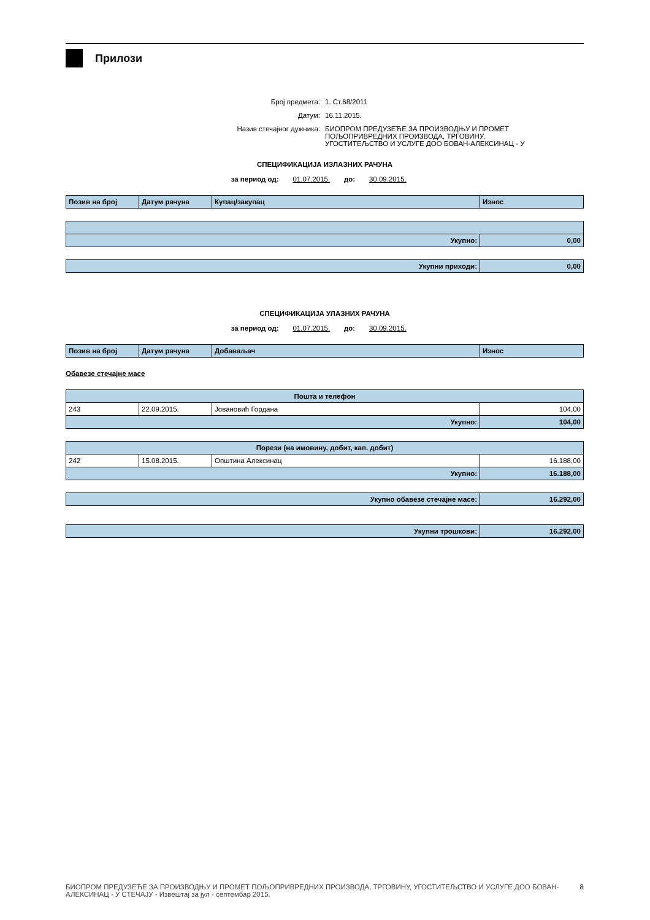Прилози
Број предмета: 1. Ст.68/2011
Датум: 16.11.2015.
Назив стечајног дужника: БИОПРОМ ПРЕДУЗЕЋЕ ЗА ПРОИЗВОДЊУ И ПРОМЕТ
ПОЉОПРИВРЕДНИХ ПРОИЗВОДА, ТРГОВИНУ,
УГОСТИТЕЉСТВО И УСЛУГЕ ДОО БОВАН-АЛЕКСИНАЦ - У
СПЕЦИФИКАЦИЈА ИЗЛАЗНИХ РАЧУНА
за период од: 01.07.2015. до: 30.09.2015.
| Позив на број | Датум рачуна | Купац/закупац | Износ |
| --- | --- | --- | --- |
| Укупно: | 0,00 |
| Укупни приходи: | 0,00 |
СПЕЦИФИКАЦИЈА УЛАЗНИХ РАЧУНА
за период од: 01.07.2015. до: 30.09.2015.
| Позив на број | Датум рачуна | Добаваљач | Износ |
| --- | --- | --- | --- |
Обавезе стечајне масе
| Пошта и телефон | | | |
| 243 | 22.09.2015. | Јовановић Гордана | 104,00 |
| Укупно: | | | 104,00 |
| Порези (на имовину, добит, кап. добит) | | | |
| 242 | 15.08.2015. | Општина Алексинац | 16.188,00 |
| Укупно: | | | 16.188,00 |
| Укупно обавезе стечајне масе: | 16.292,00 |
| Укупни трошкови: | 16.292,00 |
БИОПРОМ ПРЕДУЗЕЋЕ ЗА ПРОИЗВОДЊУ И ПРОМЕТ ПОЉОПРИВРЕДНИХ ПРОИЗВОДА, ТРГОВИНУ, УГОСТИТЕЉСТВО И УСЛУГЕ ДОО БОВАН-АЛЕКСИНАЦ - У СТЕЧАЈУ - Извештај за јул - септембар 2015. 8